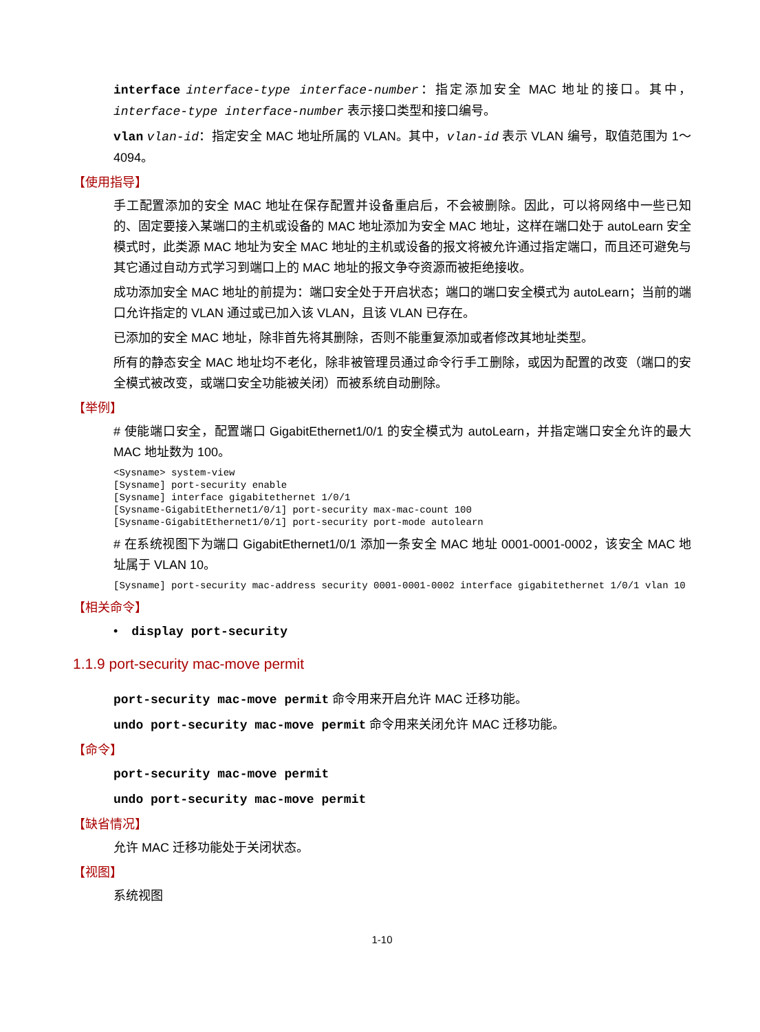interface interface-type interface-number：指定添加安全 MAC 地址的接口。其中，interface-type interface-number 表示接口类型和接口编号。
vlan vlan-id：指定安全 MAC 地址所属的 VLAN。其中，vlan-id 表示 VLAN 编号，取值范围为 1～4094。
【使用指导】
手工配置添加的安全 MAC 地址在保存配置并设备重启后，不会被删除。因此，可以将网络中一些已知的、固定要接入某端口的主机或设备的 MAC 地址添加为安全 MAC 地址，这样在端口处于 autoLearn 安全模式时，此类源 MAC 地址为安全 MAC 地址的主机或设备的报文将被允许通过指定端口，而且还可避免与其它通过自动方式学习到端口上的 MAC 地址的报文争夺资源而被拒绝接收。
成功添加安全 MAC 地址的前提为：端口安全处于开启状态；端口的端口安全模式为 autoLearn；当前的端口允许指定的 VLAN 通过或已加入该 VLAN，且该 VLAN 已存在。
已添加的安全 MAC 地址，除非首先将其删除，否则不能重复添加或者修改其地址类型。
所有的静态安全 MAC 地址均不老化，除非被管理员通过命令行手工删除，或因为配置的改变（端口的安全模式被改变，或端口安全功能被关闭）而被系统自动删除。
【举例】
# 使能端口安全，配置端口 GigabitEthernet1/0/1 的安全模式为 autoLearn，并指定端口安全允许的最大 MAC 地址数为 100。
<Sysname> system-view
[Sysname] port-security enable
[Sysname] interface gigabitethernet 1/0/1
[Sysname-GigabitEthernet1/0/1] port-security max-mac-count 100
[Sysname-GigabitEthernet1/0/1] port-security port-mode autolearn
# 在系统视图下为端口 GigabitEthernet1/0/1 添加一条安全 MAC 地址 0001-0001-0002，该安全 MAC 地址属于 VLAN 10。
[Sysname] port-security mac-address security 0001-0001-0002 interface gigabitethernet 1/0/1 vlan 10
【相关命令】
• display port-security
1.1.9 port-security mac-move permit
port-security mac-move permit 命令用来开启允许 MAC 迁移功能。
undo port-security mac-move permit 命令用来关闭允许 MAC 迁移功能。
【命令】
port-security mac-move permit
undo port-security mac-move permit
【缺省情况】
允许 MAC 迁移功能处于关闭状态。
【视图】
系统视图
1-10